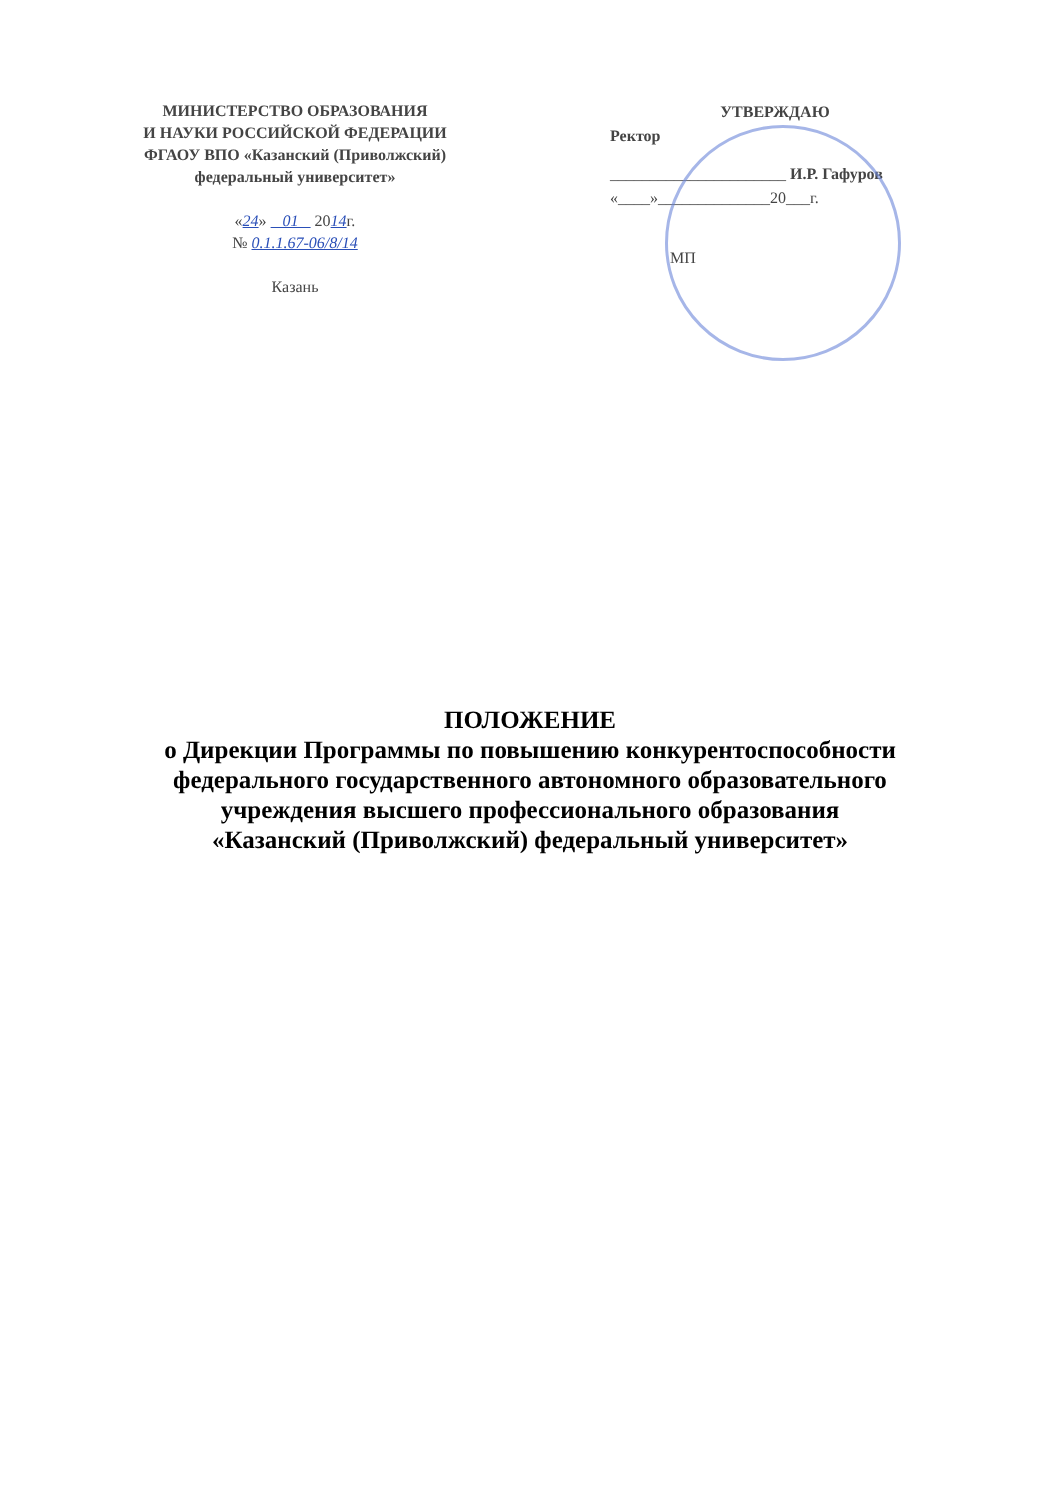МИНИСТЕРСТВО ОБРАЗОВАНИЯ
И НАУКИ РОССИЙСКОЙ ФЕДЕРАЦИИ
ФГАОУ ВПО «Казанский (Приволжский)
федеральный университет»
«24» 01 2014г.
№ 0.1.1.67-06/8/14
Казань
УТВЕРЖДАЮ
Ректор
______________________ И.Р. Гафуров
«____»______________20___г.
МП
ПОЛОЖЕНИЕ
о Дирекции Программы по повышению конкурентоспособности
федерального государственного автономного образовательного
учреждения высшего профессионального образования
«Казанский (Приволжский) федеральный университет»